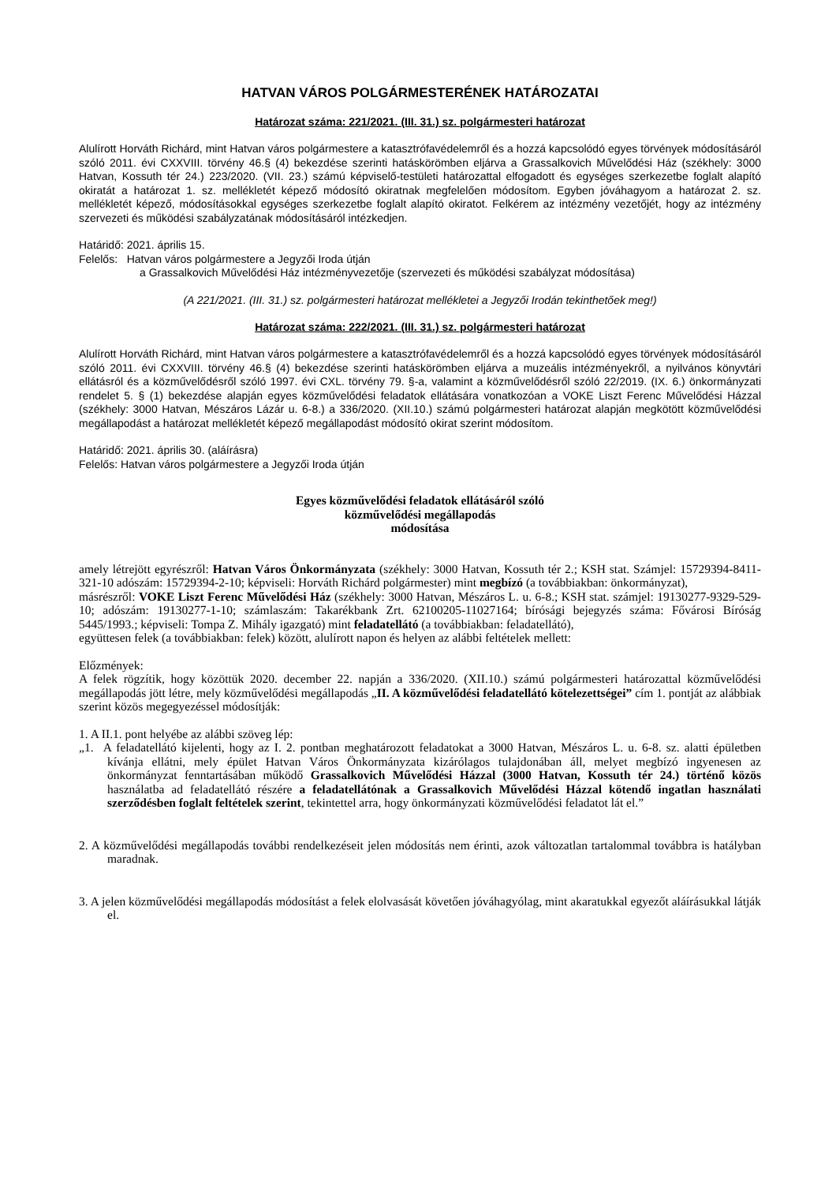HATVAN VÁROS POLGÁRMESTERÉNEK HATÁROZATAI
Határozat száma: 221/2021. (III. 31.) sz. polgármesteri határozat
Alulírott Horváth Richárd, mint Hatvan város polgármestere a katasztrófavédelemről és a hozzá kapcsolódó egyes törvények módosításáról szóló 2011. évi CXXVIII. törvény 46.§ (4) bekezdése szerinti hatáskörömben eljárva a Grassalkovich Művelődési Ház (székhely: 3000 Hatvan, Kossuth tér 24.) 223/2020. (VII. 23.) számú képviselő-testületi határozattal elfogadott és egységes szerkezetbe foglalt alapító okiratát a határozat 1. sz. mellékletét képező módosító okiratnak megfelelően módosítom. Egyben jóváhagyom a határozat 2. sz. mellékletét képező, módosításokkal egységes szerkezetbe foglalt alapító okiratot. Felkérem az intézmény vezetőjét, hogy az intézmény szervezeti és működési szabályzatának módosításáról intézkedjen.
Határidő: 2021. április 15.
Felelős: Hatvan város polgármestere a Jegyzői Iroda útján
a Grassalkovich Művelődési Ház intézményvezetője (szervezeti és működési szabályzat módosítása)
(A 221/2021. (III. 31.) sz. polgármesteri határozat mellékletei a Jegyzői Irodán tekinthetőek meg!)
Határozat száma: 222/2021. (III. 31.) sz. polgármesteri határozat
Alulírott Horváth Richárd, mint Hatvan város polgármestere a katasztrófavédelemről és a hozzá kapcsolódó egyes törvények módosításáról szóló 2011. évi CXXVIII. törvény 46.§ (4) bekezdése szerinti hatáskörömben eljárva a muzeális intézményekről, a nyilvános könyvtári ellátásról és a közművelődésről szóló 1997. évi CXL. törvény 79. §-a, valamint a közművelődésről szóló 22/2019. (IX. 6.) önkormányzati rendelet 5. § (1) bekezdése alapján egyes közművelődési feladatok ellátására vonatkozóan a VOKE Liszt Ferenc Művelődési Házzal (székhely: 3000 Hatvan, Mészáros Lázár u. 6-8.) a 336/2020. (XII.10.) számú polgármesteri határozat alapján megkötött közművelődési megállapodást a határozat mellékletét képező megállapodást módosító okirat szerint módosítom.
Határidő: 2021. április 30. (aláírásra)
Felelős: Hatvan város polgármestere a Jegyzői Iroda útján
Egyes közművelődési feladatok ellátásáról szóló
közművelődési megállapodás
módosítása
amely létrejött egyrészről: Hatvan Város Önkormányzata (székhely: 3000 Hatvan, Kossuth tér 2.; KSH stat. Számjel: 15729394-8411-321-10 adószám: 15729394-2-10; képviseli: Horváth Richárd polgármester) mint megbízó (a továbbiakban: önkormányzat),
másrészről: VOKE Liszt Ferenc Művelődési Ház (székhely: 3000 Hatvan, Mészáros L. u. 6-8.; KSH stat. számjel: 19130277-9329-529-10; adószám: 19130277-1-10; számlaszám: Takarékbank Zrt. 62100205-11027164; bírósági bejegyzés száma: Fővárosi Bíróság 5445/1993.; képviseli: Tompa Z. Mihály igazgató) mint feladatellátó (a továbbiakban: feladatellátó),
együttesen felek (a továbbiakban: felek) között, alulírott napon és helyen az alábbi feltételek mellett:
Előzmények:
A felek rögzítik, hogy közöttük 2020. december 22. napján a 336/2020. (XII.10.) számú polgármesteri határozattal közművelődési megállapodás jött létre, mely közművelődési megállapodás „II. A közművelődési feladatellátó kötelezettségei” cím 1. pontját az alábbiak szerint közös megegyezéssel módosítják:
1. A II.1. pont helyébe az alábbi szöveg lép:
„1. A feladatellátó kijelenti, hogy az I. 2. pontban meghatározott feladatokat a 3000 Hatvan, Mészáros L. u. 6-8. sz. alatti épületben kívánja ellátni, mely épület Hatvan Város Önkormányzata kizárólagos tulajdonában áll, melyet megbízó ingyenesen az önkormányzat fenntartásában működő Grassalkovich Művelődési Házzal (3000 Hatvan, Kossuth tér 24.) történő közös használatba ad feladatellátó részére a feladatellátónak a Grassalkovich Művelődési Házzal kötendő ingatlan használati szerződésben foglalt feltételek szerint, tekintettel arra, hogy önkormányzati közművelődési feladatot lát el.”
2. A közművelődési megállapodás további rendelkezéseit jelen módosítás nem érinti, azok változatlan tartalommal továbbra is hatályban maradnak.
3. A jelen közművelődési megállapodás módosítást a felek elolvasását követően jóváhagyólag, mint akaratukkal egyezőt aláírásukkal látják el.